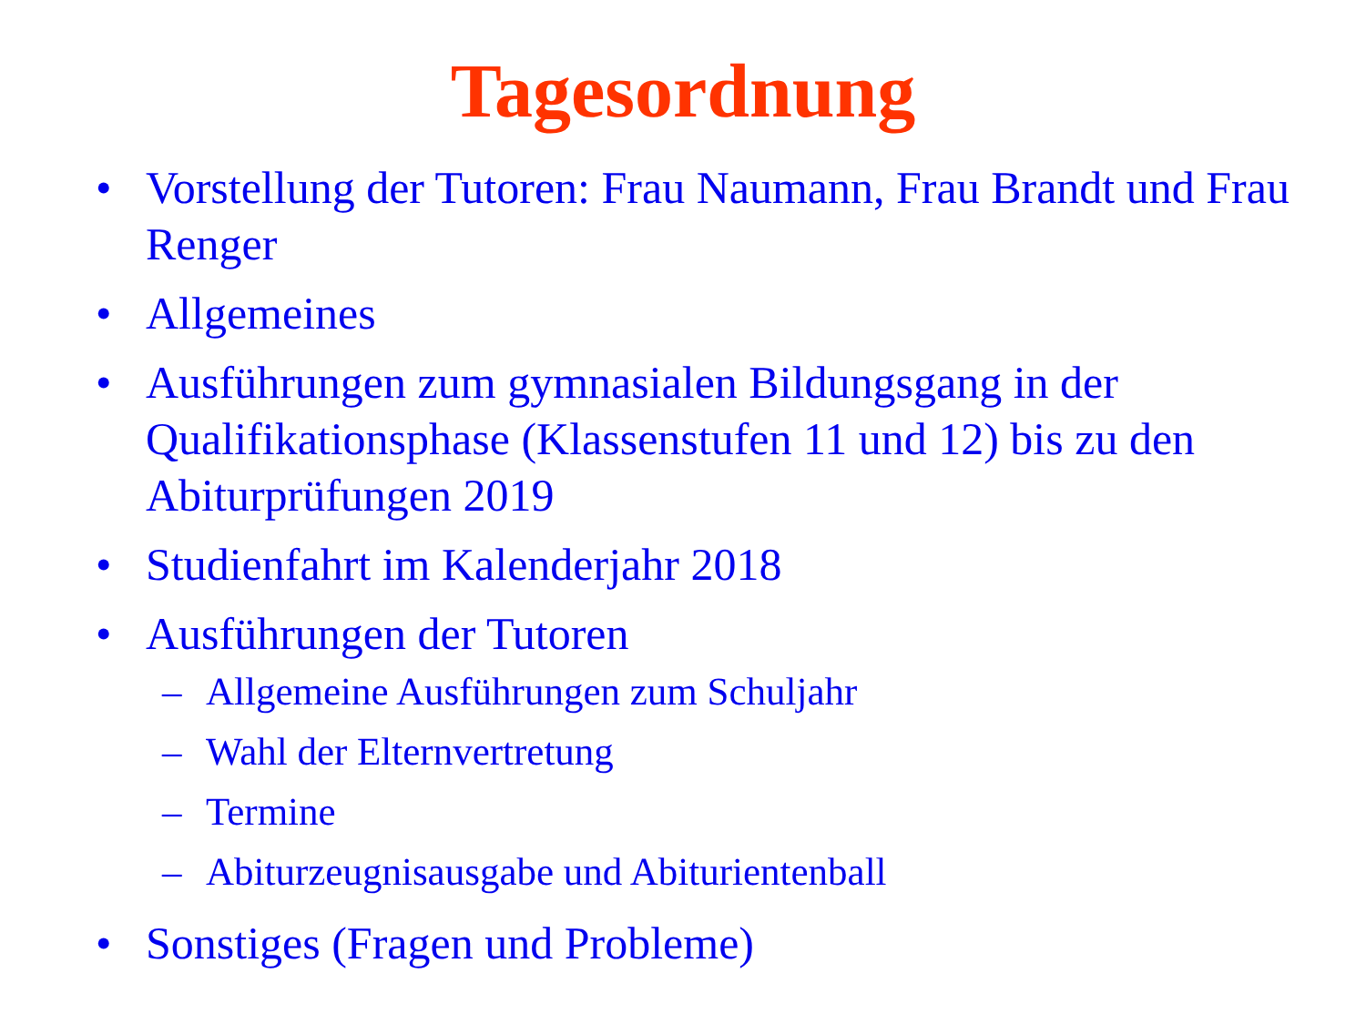Tagesordnung
• Vorstellung der Tutoren: Frau Naumann, Frau Brandt und Frau Renger
• Allgemeines
• Ausführungen zum gymnasialen Bildungsgang in der Qualifikationsphase (Klassenstufen 11 und 12) bis zu den Abiturprüfungen 2019
• Studienfahrt im Kalenderjahr 2018
• Ausführungen der Tutoren
– Allgemeine Ausführungen zum Schuljahr
– Wahl der Elternvertretung
– Termine
– Abiturzeugnisausgabe und Abiturientenball
• Sonstiges (Fragen und Probleme)